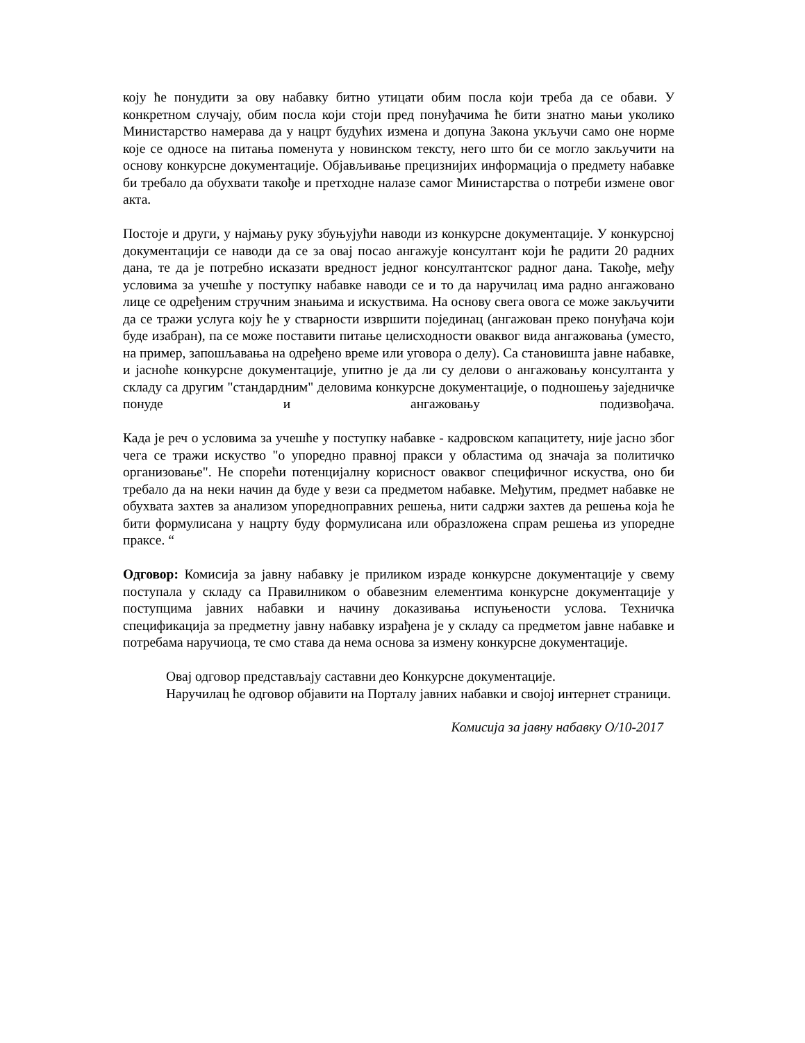коју ће понудити за ову набавку битно утицати обим посла који треба да се обави. У конкретном случају, обим посла који стоји пред понуђачима ће бити знатно мањи уколико Министарство намерава да у нацрт будућих измена и допуна Закона укључи само оне норме које се односе на питања поменута у новинском тексту, него што би се могло закључити на основу конкурсне документације. Објављивање прецизнијих информација о предмету набавке би требало да обухвати такође и претходне налазе самог Министарства о потреби измене овог акта.
Постоје и други, у најмању руку збуњујући наводи из конкурсне документације. У конкурсној документацији се наводи да се за овај посао ангажује консултант који ће радити 20 радних дана, те да је потребно исказати вредност једног консултантског радног дана. Такође, међу условима за учешће у поступку набавке наводи се и то да наручилац има радно ангажовано лице се одређеним стручним знањима и искуствима. На основу свега овога се може закључити да се тражи услуга коју ће у стварности извршити појединац (ангажован преко понуђача који буде изабран), па се може поставити питање целисходности оваквог вида ангажовања (уместо, на пример, запошљавања на одређено време или уговора о делу). Са становишта јавне набавке, и јасноће конкурсне документације, упитно је да ли су делови о ангажовању консултанта у складу са другим "стандардним" деловима конкурсне документације, о подношењу заједничке понуде и ангажовању подизвођача.
Када је реч о условима за учешће у поступку набавке - кадровском капацитету, није јасно због чега се тражи искуство "о упоредно правној пракси у областима од значаја за политичко организовање". Не спорећи потенцијалну корисност оваквог специфичног искуства, оно би требало да на неки начин да буде у вези са предметом набавке. Међутим, предмет набавке не обухвата захтев за анализом упоредноправних решења, нити садржи захтев да решења која ће бити формулисана у нацрту буду формулисана или образложена спрам решења из упоредне праксе. “
Одговор: Комисија за јавну набавку је приликом израде конкурсне документације у свему поступала у складу са Правилником о обавезним елементима конкурсне документације у поступцима јавних набавки и начину доказивања испуњености услова. Техничка спецификација за предметну јавну набавку израђена је у складу са предметом јавне набавке и потребама наручиоца, те смо става да нема основа за измену конкурсне документације.
Овај одговор представљају саставни део Конкурсне документације.
Наручилац ће одговор објавити на Порталу јавних набавки и својој интернет страници.
Комисија за јавну набавку О/10-2017